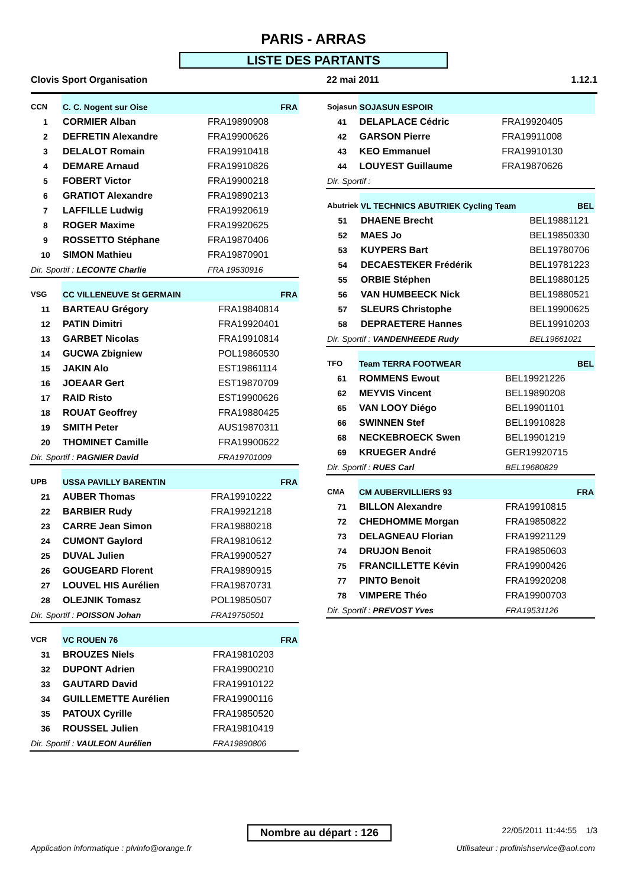PARIS - ARRAS
LISTE DES PARTANTS
Clovis Sport Organisation 22 mai 2011 1.12.1
| CCN | C. C. Nogent sur Oise | FRA |
| --- | --- | --- |
| 1 | CORMIER Alban | FRA19890908 |
| 2 | DEFRETIN Alexandre | FRA19900626 |
| 3 | DELALOT Romain | FRA19910418 |
| 4 | DEMARE Arnaud | FRA19910826 |
| 5 | FOBERT Victor | FRA19900218 |
| 6 | GRATIOT Alexandre | FRA19890213 |
| 7 | LAFFILLE Ludwig | FRA19920619 |
| 8 | ROGER Maxime | FRA19920625 |
| 9 | ROSSETTO Stéphane | FRA19870406 |
| 10 | SIMON Mathieu | FRA19870901 |
| Dir. Sportif : LECONTE Charlie | | FRA 19530916 |
| VSG | CC VILLENEUVE St GERMAIN | FRA |
| --- | --- | --- |
| 11 | BARTEAU Grégory | FRA19840814 |
| 12 | PATIN Dimitri | FRA19920401 |
| 13 | GARBET Nicolas | FRA19910814 |
| 14 | GUCWA Zbigniew | POL19860530 |
| 15 | JAKIN Alo | EST19861114 |
| 16 | JOEAAR Gert | EST19870709 |
| 17 | RAID Risto | EST19900626 |
| 18 | ROUAT Geoffrey | FRA19880425 |
| 19 | SMITH Peter | AUS19870311 |
| 20 | THOMINET Camille | FRA19900622 |
| Dir. Sportif : PAGNIER David | | FRA19701009 |
| UPB | USSA PAVILLY BARENTIN | FRA |
| --- | --- | --- |
| 21 | AUBER Thomas | FRA19910222 |
| 22 | BARBIER Rudy | FRA19921218 |
| 23 | CARRE Jean Simon | FRA19880218 |
| 24 | CUMONT Gaylord | FRA19810612 |
| 25 | DUVAL Julien | FRA19900527 |
| 26 | GOUGEARD Florent | FRA19890915 |
| 27 | LOUVEL HIS Aurélien | FRA19870731 |
| 28 | OLEJNIK Tomasz | POL19850507 |
| Dir. Sportif : POISSON Johan | | FRA19750501 |
| VCR | VC ROUEN 76 | FRA |
| --- | --- | --- |
| 31 | BROUZES Niels | FRA19810203 |
| 32 | DUPONT Adrien | FRA19900210 |
| 33 | GAUTARD David | FRA19910122 |
| 34 | GUILLEMETTE Aurélien | FRA19900116 |
| 35 | PATOUX Cyrille | FRA19850520 |
| 36 | ROUSSEL Julien | FRA19810419 |
| Dir. Sportif : VAULEON Aurélien | | FRA19890806 |
| Sojasun | SOJASUN ESPOIR | |
| --- | --- | --- |
| 41 | DELAPLACE Cédric | FRA19920405 |
| 42 | GARSON Pierre | FRA19911008 |
| 43 | KEO Emmanuel | FRA19910130 |
| 44 | LOUYEST Guillaume | FRA19870626 |
| Dir. Sportif : | | |
| Abutriek | VL TECHNICS ABUTRIEK Cycling Team | BEL |
| --- | --- | --- |
| 51 | DHAENE Brecht | BEL19881121 |
| 52 | MAES Jo | BEL19850330 |
| 53 | KUYPERS Bart | BEL19780706 |
| 54 | DECAESTEKER Frédérik | BEL19781223 |
| 55 | ORBIE Stéphen | BEL19880125 |
| 56 | VAN HUMBEECK Nick | BEL19880521 |
| 57 | SLEURS Christophe | BEL19900625 |
| 58 | DEPRAETERE Hannes | BEL19910203 |
| Dir. Sportif : VANDENHEEDE Rudy | | BEL19661021 |
| TFO | Team TERRA FOOTWEAR | BEL |
| --- | --- | --- |
| 61 | ROMMENS Ewout | BEL19921226 |
| 62 | MEYVIS Vincent | BEL19890208 |
| 65 | VAN LOOY Diégo | BEL19901101 |
| 66 | SWINNEN Stef | BEL19910828 |
| 68 | NECKEBROECK Swen | BEL19901219 |
| 69 | KRUEGER André | GER19920715 |
| Dir. Sportif : RUES Carl | | BEL19680829 |
| CMA | CM AUBERVILLIERS 93 | FRA |
| --- | --- | --- |
| 71 | BILLON Alexandre | FRA19910815 |
| 72 | CHEDHOMME Morgan | FRA19850822 |
| 73 | DELAGNEAU Florian | FRA19921129 |
| 74 | DRUJON Benoit | FRA19850603 |
| 75 | FRANCILLETTE Kévin | FRA19900426 |
| 77 | PINTO Benoit | FRA19920208 |
| 78 | VIMPERE Théo | FRA19900703 |
| Dir. Sportif : PREVOST Yves | | FRA19531126 |
Nombre au départ : 126 22/05/2011 11:44:55 1/3
Application informatique : plvinfo@orange.fr
Utilisateur : profinishservice@aol.com